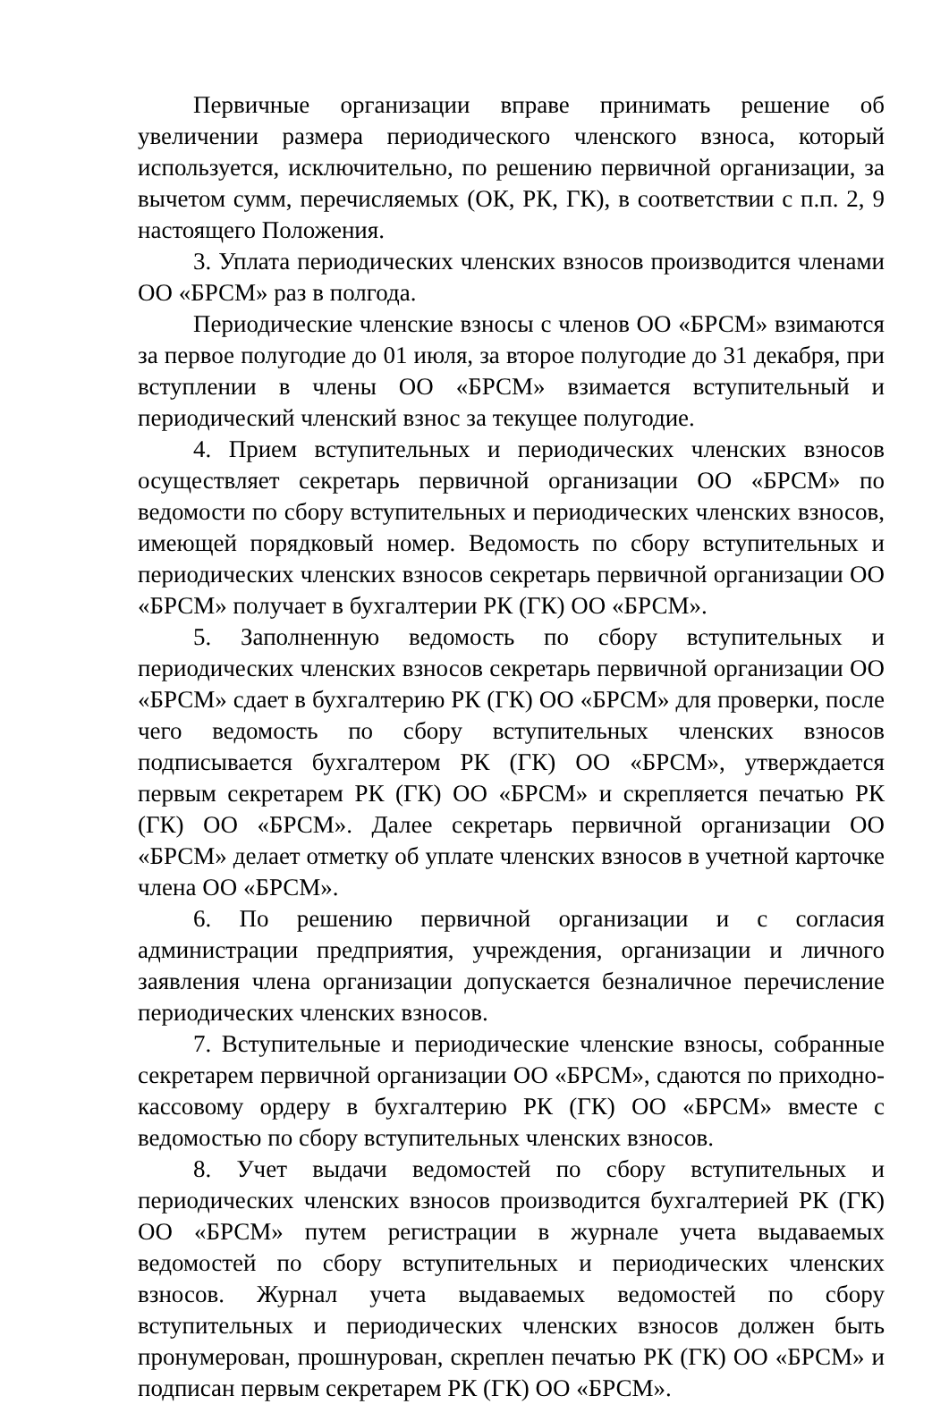Первичные организации вправе принимать решение об увеличении размера периодического членского взноса, который используется, исключительно, по решению первичной организации, за вычетом сумм, перечисляемых (ОК, РК, ГК), в соответствии с п.п. 2, 9 настоящего Положения.
3. Уплата периодических членских взносов производится членами ОО «БРСМ» раз в полгода.
Периодические членские взносы с членов ОО «БРСМ» взимаются за первое полугодие до 01 июля, за второе полугодие до 31 декабря, при вступлении в члены ОО «БРСМ» взимается вступительный и периодический членский взнос за текущее полугодие.
4. Прием вступительных и периодических членских взносов осуществляет секретарь первичной организации ОО «БРСМ» по ведомости по сбору вступительных и периодических членских взносов, имеющей порядковый номер. Ведомость по сбору вступительных и периодических членских взносов секретарь первичной организации ОО «БРСМ» получает в бухгалтерии РК (ГК) ОО «БРСМ».
5. Заполненную ведомость по сбору вступительных и периодических членских взносов секретарь первичной организации ОО «БРСМ» сдает в бухгалтерию РК (ГК) ОО «БРСМ» для проверки, после чего ведомость по сбору вступительных членских взносов подписывается бухгалтером РК (ГК) ОО «БРСМ», утверждается первым секретарем РК (ГК) ОО «БРСМ» и скрепляется печатью РК (ГК) ОО «БРСМ». Далее секретарь первичной организации ОО «БРСМ» делает отметку об уплате членских взносов в учетной карточке члена ОО «БРСМ».
6. По решению первичной организации и с согласия администрации предприятия, учреждения, организации и личного заявления члена организации допускается безналичное перечисление периодических членских взносов.
7. Вступительные и периодические членские взносы, собранные секретарем первичной организации ОО «БРСМ», сдаются по приходно-кассовому ордеру в бухгалтерию РК (ГК) ОО «БРСМ» вместе с ведомостью по сбору вступительных членских взносов.
8. Учет выдачи ведомостей по сбору вступительных и периодических членских взносов производится бухгалтерией РК (ГК) ОО «БРСМ» путем регистрации в журнале учета выдаваемых ведомостей по сбору вступительных и периодических членских взносов. Журнал учета выдаваемых ведомостей по сбору вступительных и периодических членских взносов должен быть пронумерован, прошнурован, скреплен печатью РК (ГК) ОО «БРСМ» и подписан первым секретарем РК (ГК) ОО «БРСМ».